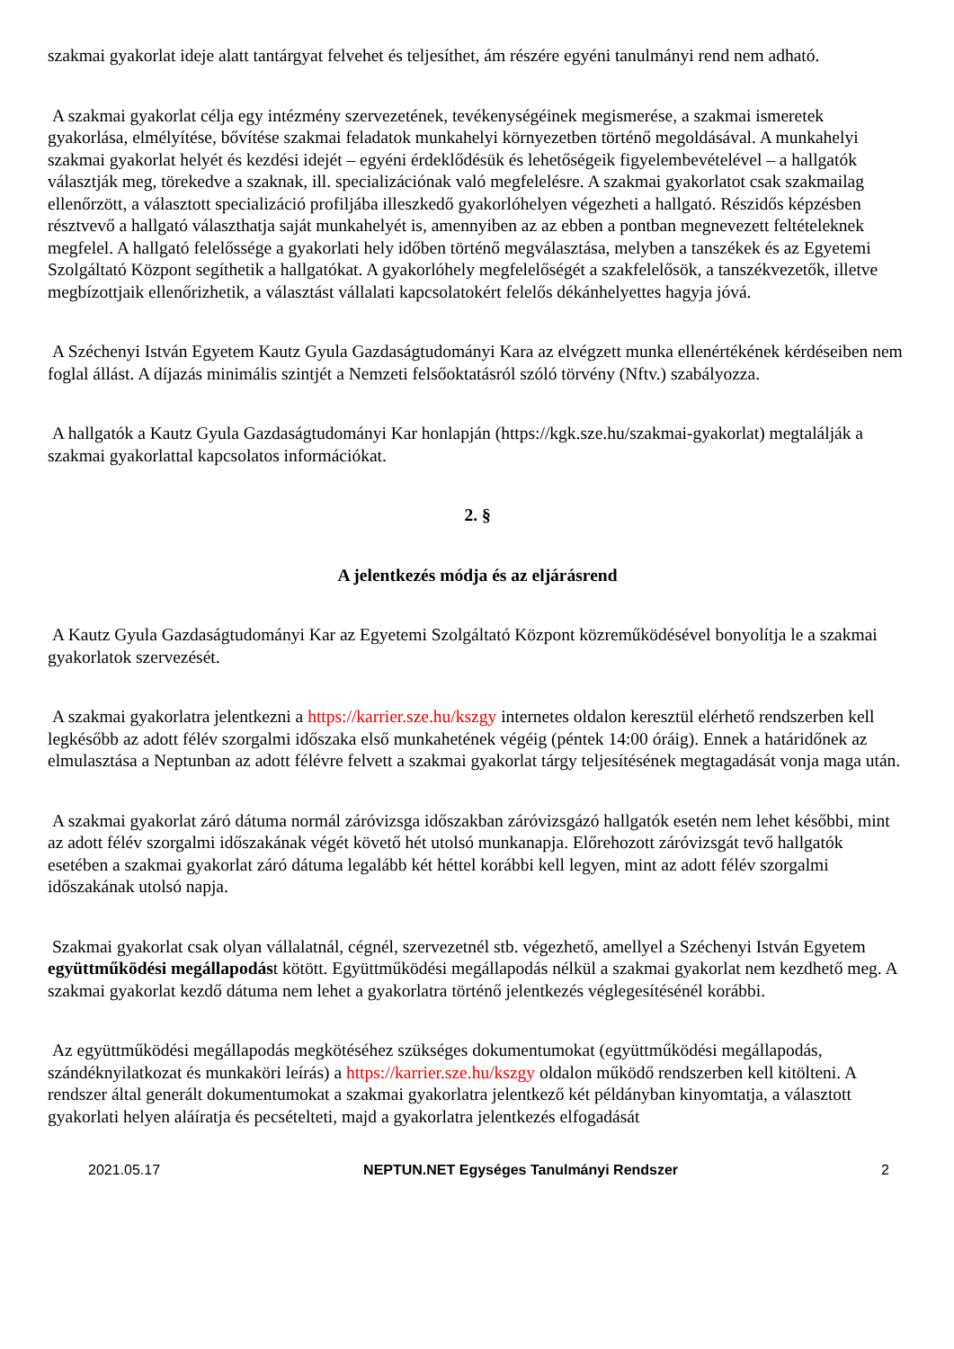szakmai gyakorlat ideje alatt tantárgyat felvehet és teljesíthet, ám részére egyéni tanulmányi rend nem adható.
A szakmai gyakorlat célja egy intézmény szervezetének, tevékenységéinek megismerése, a szakmai ismeretek gyakorlása, elmélyítése, bővítése szakmai feladatok munkahelyi környezetben történő megoldásával. A munkahelyi szakmai gyakorlat helyét és kezdési idejét – egyéni érdeklődésük és lehetőségeik figyelembevételével – a hallgatók választják meg, törekedve a szaknak, ill. specializációnak való megfelelésre. A szakmai gyakorlatot csak szakmailag ellenőrzött, a választott specializáció profiljába illeszkedő gyakorlóhelyen végezheti a hallgató. Részidős képzésben résztvevő a hallgató választhatja saját munkahelyét is, amennyiben az az ebben a pontban megnevezett feltételeknek megfelel. A hallgató felelőssége a gyakorlati hely időben történő megválasztása, melyben a tanszékek és az Egyetemi Szolgáltató Központ segíthetik a hallgatókat. A gyakorlóhely megfelelőségét a szakfelelősök, a tanszékvezetők, illetve megbízottjaik ellenőrizhetik, a választást vállalati kapcsolatokért felelős dékánhelyettes hagyja jóvá.
A Széchenyi István Egyetem Kautz Gyula Gazdaságtudományi Kara az elvégzett munka ellenértékének kérdéseiben nem foglal állást. A díjazás minimális szintjét a Nemzeti felsőoktatásról szóló törvény (Nftv.) szabályozza.
A hallgatók a Kautz Gyula Gazdaságtudományi Kar honlapján (https://kgk.sze.hu/szakmai-gyakorlat) megtalálják a szakmai gyakorlattal kapcsolatos információkat.
2. §
A jelentkezés módja és az eljárásrend
A Kautz Gyula Gazdaságtudományi Kar az Egyetemi Szolgáltató Központ közreműködésével bonyolítja le a szakmai gyakorlatok szervezését.
A szakmai gyakorlatra jelentkezni a https://karrier.sze.hu/kszgy internetes oldalon keresztül elérhető rendszerben kell legkésőbb az adott félév szorgalmi időszaka első munkahetének végéig (péntek 14:00 óráig). Ennek a határidőnek az elmulasztása a Neptunban az adott félévre felvett a szakmai gyakorlat tárgy teljesítésének megtagadását vonja maga után.
A szakmai gyakorlat záró dátuma normál záróvizsga időszakban záróvizsgázó hallgatók esetén nem lehet későbbi, mint az adott félév szorgalmi időszakának végét követő hét utolsó munkanapja. Előrehozott záróvizsgát tevő hallgatók esetében a szakmai gyakorlat záró dátuma legalább két héttel korábbi kell legyen, mint az adott félév szorgalmi időszakának utolsó napja.
Szakmai gyakorlat csak olyan vállalatnál, cégnél, szervezetnél stb. végezhető, amellyel a Széchenyi István Egyetem együttműködési megállapodást kötött. Együttműködési megállapodás nélkül a szakmai gyakorlat nem kezdhető meg. A szakmai gyakorlat kezdő dátuma nem lehet a gyakorlatra történő jelentkezés véglegesítésénél korábbi.
Az együttműködési megállapodás megkötéséhez szükséges dokumentumokat (együttműködési megállapodás, szándéknyilatkozat és munkaköri leírás) a https://karrier.sze.hu/kszgy oldalon működő rendszerben kell kitölteni. A rendszer által generált dokumentumokat a szakmai gyakorlatra jelentkező két példányban kinyomtatja, a választott gyakorlati helyen aláíratja és pecsételteti, majd a gyakorlatra jelentkezés elfogadását
2021.05.17 NEPTUN.NET Egységes Tanulmányi Rendszer 2